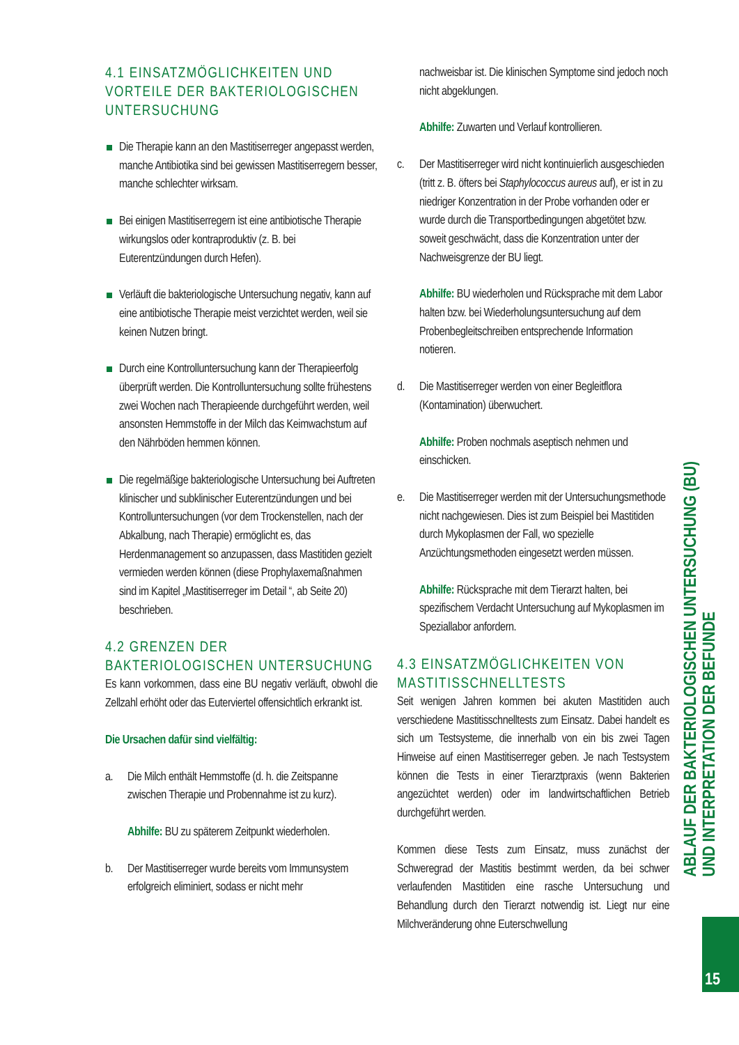4.1 EINSATZMÖGLICHKEITEN UND VORTEILE DER BAKTERIOLOGISCHEN UNTERSUCHUNG
Die Therapie kann an den Mastitiserreger angepasst werden, manche Antibiotika sind bei gewissen Mastitiserregern besser, manche schlechter wirksam.
Bei einigen Mastitiserregern ist eine antibiotische Therapie wirkungslos oder kontraproduktiv (z. B. bei Euterentzündungen durch Hefen).
Verläuft die bakteriologische Untersuchung negativ, kann auf eine antibiotische Therapie meist verzichtet werden, weil sie keinen Nutzen bringt.
Durch eine Kontrolluntersuchung kann der Therapieerfolg überprüft werden. Die Kontrolluntersuchung sollte frühestens zwei Wochen nach Therapieende durchgeführt werden, weil ansonsten Hemmstoffe in der Milch das Keimwachstum auf den Nährböden hemmen können.
Die regelmäßige bakteriologische Untersuchung bei Auftreten klinischer und subklinischer Euterentzündungen und bei Kontrolluntersuchungen (vor dem Trockenstellen, nach der Abkalbung, nach Therapie) ermöglicht es, das Herdenmanagement so anzupassen, dass Mastitiden gezielt vermieden werden können (diese Prophylaxemaßnahmen sind im Kapitel „Mastitiserreger im Detail “, ab Seite 20) beschrieben.
4.2 GRENZEN DER BAKTERIOLOGISCHEN UNTERSUCHUNG
Es kann vorkommen, dass eine BU negativ verläuft, obwohl die Zellzahl erhöht oder das Euterviertel offensichtlich erkrankt ist.
Die Ursachen dafür sind vielfältig:
a. Die Milch enthält Hemmstoffe (d. h. die Zeitspanne zwischen Therapie und Probennahme ist zu kurz).
Abhilfe: BU zu späterem Zeitpunkt wiederholen.
b. Der Mastitiserreger wurde bereits vom Immunsystem erfolgreich eliminiert, sodass er nicht mehr
nachweisbar ist. Die klinischen Symptome sind jedoch noch nicht abgeklungen.
Abhilfe: Zuwarten und Verlauf kontrollieren.
c. Der Mastitiserreger wird nicht kontinuierlich ausgeschieden (tritt z. B. öfters bei Staphylococcus aureus auf), er ist in zu niedriger Konzentration in der Probe vorhanden oder er wurde durch die Transportbedingungen abgetötet bzw. soweit geschwächt, dass die Konzentration unter der Nachweisgrenze der BU liegt.
Abhilfe: BU wiederholen und Rücksprache mit dem Labor halten bzw. bei Wiederholungsuntersuchung auf dem Probenbegleitschreiben entsprechende Information notieren.
d. Die Mastitiserreger werden von einer Begleitflora (Kontamination) überwuchert.
Abhilfe: Proben nochmals aseptisch nehmen und einschicken.
e. Die Mastitiserreger werden mit der Untersuchungsmethode nicht nachgewiesen. Dies ist zum Beispiel bei Mastitiden durch Mykoplasmen der Fall, wo spezielle Anzüchtungsmethoden eingesetzt werden müssen.
Abhilfe: Rücksprache mit dem Tierarzt halten, bei spezifischem Verdacht Untersuchung auf Mykoplasmen im Speziallabor anfordern.
4.3 EINSATZMÖGLICHKEITEN VON MASTITISSCHNELLTESTS
Seit wenigen Jahren kommen bei akuten Mastitiden auch verschiedene Mastitisschnelltests zum Einsatz. Dabei handelt es sich um Testsysteme, die innerhalb von ein bis zwei Tagen Hinweise auf einen Mastitiserreger geben. Je nach Testsystem können die Tests in einer Tierarztpraxis (wenn Bakterien angezüchtet werden) oder im landwirtschaftlichen Betrieb durchgeführt werden.
Kommen diese Tests zum Einsatz, muss zunächst der Schweregrad der Mastitis bestimmt werden, da bei schwer verlaufenden Mastitiden eine rasche Untersuchung und Behandlung durch den Tierarzt notwendig ist. Liegt nur eine Milchveränderung ohne Euterschwellung
ABLAUF DER BAKTERIOLOGISCHEN UNTERSUCHUNG (BU)
UND INTERPRETATION DER BEFUNDE
15